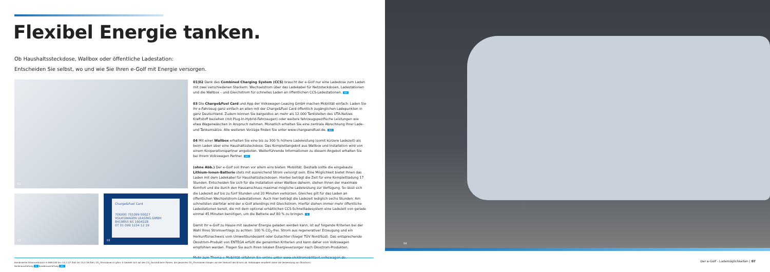Flexibel Energie tanken.
Ob Haushaltssteckdose, Wallbox oder öffentliche Ladestation:
Entscheiden Sie selbst, wo und wie Sie Ihren e-Golf mit Energie versorgen.
01
02
03
Charge&Fuel Card
706000 701099 00027
VOLKSWAGEN LEASING GMBH
8419855 BS 1604228
07 01 099 1234 12.19
01|02 Dank des Combined Charging System (CCS) braucht der e-Golf nur eine Ladedose zum Laden mit zwei verschiedenen Steckern: Wechselstrom über das Ladekabel für Netzsteckdosen, Ladestationen und die Wallbox – und Gleichstrom für schnelles Laden an öffentlichen CCS-Ladestationen. SO
03 Die Charge&Fuel Card und App der Volkswagen Leasing GmbH machen Mobilität einfach: Laden Sie Ihr e-Fahrzeug ganz einfach an allen mit der Charge&Fuel Card öffentlich zugänglichen Ladepunkten in ganz Deutschland. Zudem können Sie bargeldlos an mehr als 12.000 Tankstellen des UTA-Netzes Kraftstoff beziehen (mit Plug-In-Hybrid-Fahrzeugen) oder weitere fahrzeugspezifische Leistungen wie etwa Wagenwäschen in Anspruch nehmen. Monatlich erhalten Sie eine zentrale Abrechnung Ihrer Lade- und Tankumsätze. Alle weiteren Vorzüge finden Sie unter www.chargeandfuel.de. SO
04 Mit einer Wallbox erhalten Sie eine bis zu 300 % höhere Ladeleistung (somit kürzere Ladezeit) als beim Laden über eine Haushaltssteckdose. Das Komplettangebot aus Wallbox und Installation wird von einem Kooperationspartner angeboten. Weiterführende Informationen zu diesem Angebot erhalten Sie bei Ihrem Volkswagen Partner. SO
(ohne Abb.) Der e-Golf soll Ihnen vor allem eins bieten: Mobilität. Deshalb sollte die eingebaute Lithium-Ionen-Batterie stets mit ausreichend Strom versorgt sein. Eine Möglichkeit bietet Ihnen das Laden mit dem Ladekabel für Haushaltssteckdosen. Hierbei beträgt die Zeit für eine Komplettladung 17 Stunden. Entscheiden Sie sich für die Installation einer Wallbox daheim, stehen Ihnen der maximale Komfort und die durch den Hausanschluss maximal mögliche Ladeleistung zur Verfügung. So lässt sich die Ladezeit auf bis zu fünf Stunden und 20 Minuten verkürzen. Gleiches gilt für das Laden an öffentlichen Wechselstrom-Ladestationen. Auch hier beträgt die Ladezeit lediglich sechs Stunden. Am schnellsten startklar wird der e-Golf allerdings mit Gleichstrom. Hierfür stehen immer mehr öffentliche Ladestationen bereit, die mit dem optional erhältlichen CCS-Schnellladesystem eine Ladezeit von gerade einmal 45 Minuten benötigen, um die Batterie auf 80 % zu bringen. S
Damit Ihr e-Golf zu Hause mit sauberer Energie geladen werden kann, ist auf folgende Kriterien bei der Wahl Ihres Stromvertrags zu achten: 100 % CO<sub>2</sub>-frei, Strom aus regenerativer Erzeugung und ein Herkunftsnachweis vom Umweltbundesamt oder Gutachter (Siegel TÜV Nord/Süd). Das entsprechende Ökostrom-Produkt von ENTEGA erfüllt die genannten Kriterien und kann daher von Volkswagen empfohlen werden. Fragen Sie auch Ihren lokalen Energieversorger nach Ökostrom-Produkten.
Mehr zum Thema e-Mobilität erfahren Sie online unter www.elektromobilitaet.volkswagen.de.
Kombinierter Stromverbrauch in kWh/100 km: 14,1 (17 Zoll) bis 13,2 (16 Zoll), CO<sub>2</sub>-Emissionen in g/km: 0 (bezieht sich auf den CO<sub>2</sub>-Ausstoß beim Fahren, die gesamten CO<sub>2</sub>-Emissionen hängen von der Herkunft des Stroms ab. Volkswagen empfiehlt daher die Verwendung von Ökostrom).
Serienausstattung S Sonderausstattung SO
04
Der e-Golf - Lademöglichkeiten | 07